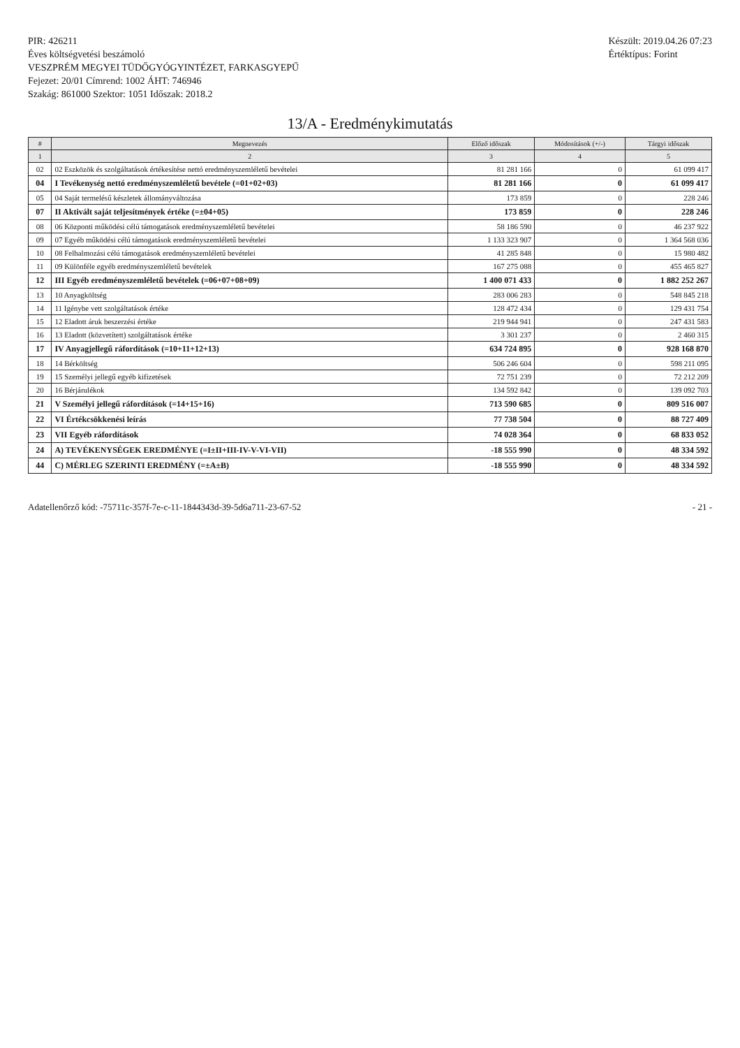PIR: 426211
Éves költségvetési beszámoló
VESZPRÉM MEGYEI TÜDŐGYÓGYINTÉZET, FARKASGYEPŰ
Fejezet: 20/01 Címrend: 1002 ÁHT: 746946
Szakág: 861000 Szektor: 1051 Időszak: 2018.2
Készült: 2019.04.26 07:23
Értéktípus: Forint
13/A - Eredménykimutatás
| # | Megnevezés | Előző időszak | Módosítások (+/-) | Tárgyi időszak |
| --- | --- | --- | --- | --- |
| 1 | 2 | 3 | 4 | 5 |
| 02 | 02 Eszközök és szolgáltatások értékesítése nettó eredményszemléletű bevételei | 81 281 166 | 0 | 61 099 417 |
| 04 | I Tevékenység nettó eredményszemléletű bevétele (=01+02+03) | 81 281 166 | 0 | 61 099 417 |
| 05 | 04 Saját termelésű készletek állományváltozása | 173 859 | 0 | 228 246 |
| 07 | II Aktivált saját teljesítmények értéke (=±04+05) | 173 859 | 0 | 228 246 |
| 08 | 06 Központi működési célú támogatások eredményszemléletű bevételei | 58 186 590 | 0 | 46 237 922 |
| 09 | 07 Egyéb működési célú támogatások eredményszemléletű bevételei | 1 133 323 907 | 0 | 1 364 568 036 |
| 10 | 08 Felhalmozási célú támogatások eredményszemléletű bevételei | 41 285 848 | 0 | 15 980 482 |
| 11 | 09 Különféle egyéb eredményszemléletű bevételek | 167 275 088 | 0 | 455 465 827 |
| 12 | III Egyéb eredményszemléletű bevételek (=06+07+08+09) | 1 400 071 433 | 0 | 1 882 252 267 |
| 13 | 10 Anyagköltség | 283 006 283 | 0 | 548 845 218 |
| 14 | 11 Igénybe vett szolgáltatások értéke | 128 472 434 | 0 | 129 431 754 |
| 15 | 12 Eladott áruk beszerzési értéke | 219 944 941 | 0 | 247 431 583 |
| 16 | 13 Eladott (közvetített) szolgáltatások értéke | 3 301 237 | 0 | 2 460 315 |
| 17 | IV Anyagjellegű ráfordítások (=10+11+12+13) | 634 724 895 | 0 | 928 168 870 |
| 18 | 14 Bérköltség | 506 246 604 | 0 | 598 211 095 |
| 19 | 15 Személyi jellegű egyéb kifizetések | 72 751 239 | 0 | 72 212 209 |
| 20 | 16 Bérjárulékok | 134 592 842 | 0 | 139 092 703 |
| 21 | V Személyi jellegű ráfordítások (=14+15+16) | 713 590 685 | 0 | 809 516 007 |
| 22 | VI Értékcsökkenési leírás | 77 738 504 | 0 | 88 727 409 |
| 23 | VII Egyéb ráfordítások | 74 028 364 | 0 | 68 833 052 |
| 24 | A) TEVÉKENYSÉGEK EREDMÉNYE (=I±II+III-IV-V-VI-VII) | -18 555 990 | 0 | 48 334 592 |
| 44 | C) MÉRLEG SZERINTI EREDMÉNY (=±A±B) | -18 555 990 | 0 | 48 334 592 |
Adatellenőrző kód: -75711c-357f-7e-c-11-1844343d-39-5d6a711-23-67-52
- 21 -